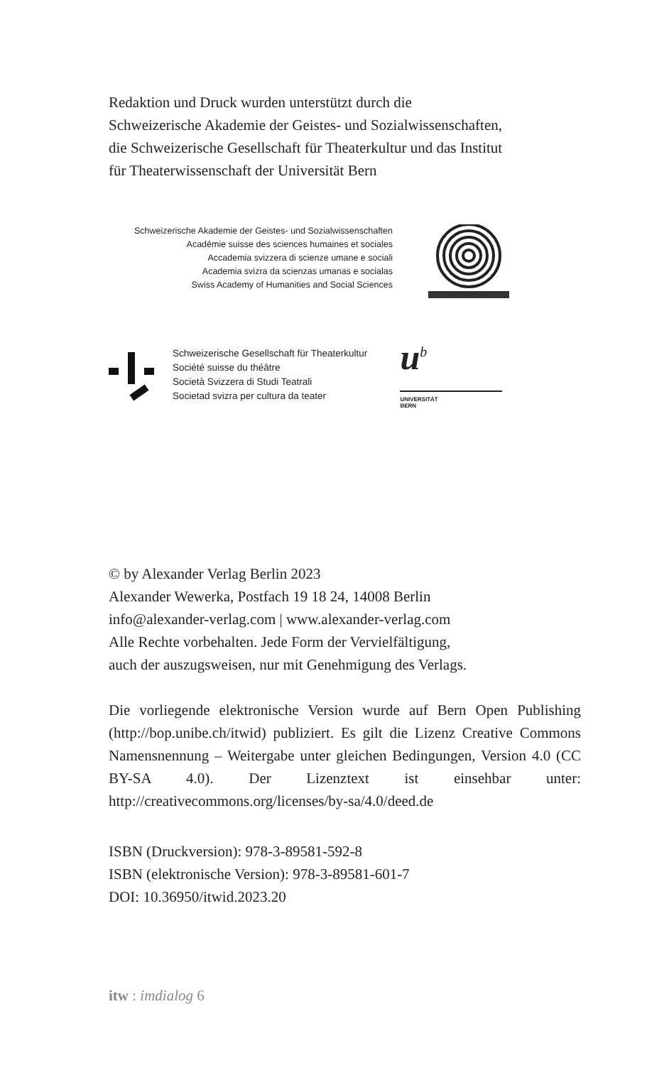Redaktion und Druck wurden unterstützt durch die
Schweizerische Akademie der Geistes- und Sozialwissenschaften,
die Schweizerische Gesellschaft für Theaterkultur und das Institut
für Theaterwissenschaft der Universität Bern
Schweizerische Akademie der Geistes- und Sozialwissenschaften
Académie suisse des sciences humaines et sociales
Accademia svizzera di scienze umane e sociali
Academia svizra da scienzas umanas e socialas
Swiss Academy of Humanities and Social Sciences
Schweizerische Gesellschaft für Theaterkultur
Société suisse du théâtre
Società Svizzera di Studi Teatrali
Societad svizra per cultura da teater
u<sup>b</sup>
UNIVERSITÄT
BERN
© by Alexander Verlag Berlin 2023
Alexander Wewerka, Postfach 19 18 24, 14008 Berlin
info@alexander-verlag.com | www.alexander-verlag.com
Alle Rechte vorbehalten. Jede Form der Vervielfältigung,
auch der auszugsweisen, nur mit Genehmigung des Verlags.
Die vorliegende elektronische Version wurde auf Bern Open Publishing (http://bop.unibe.ch/itwid) publiziert. Es gilt die Lizenz Creative Commons Namensnennung – Weitergabe unter gleichen Bedingungen, Version 4.0 (CC BY-SA 4.0). Der Lizenztext ist einsehbar unter: http://creativecommons.org/licenses/by-sa/4.0/deed.de
ISBN (Druckversion): 978-3-89581-592-8
ISBN (elektronische Version): 978-3-89581-601-7
DOI: 10.36950/itwid.2023.20
itw : imdialog 6